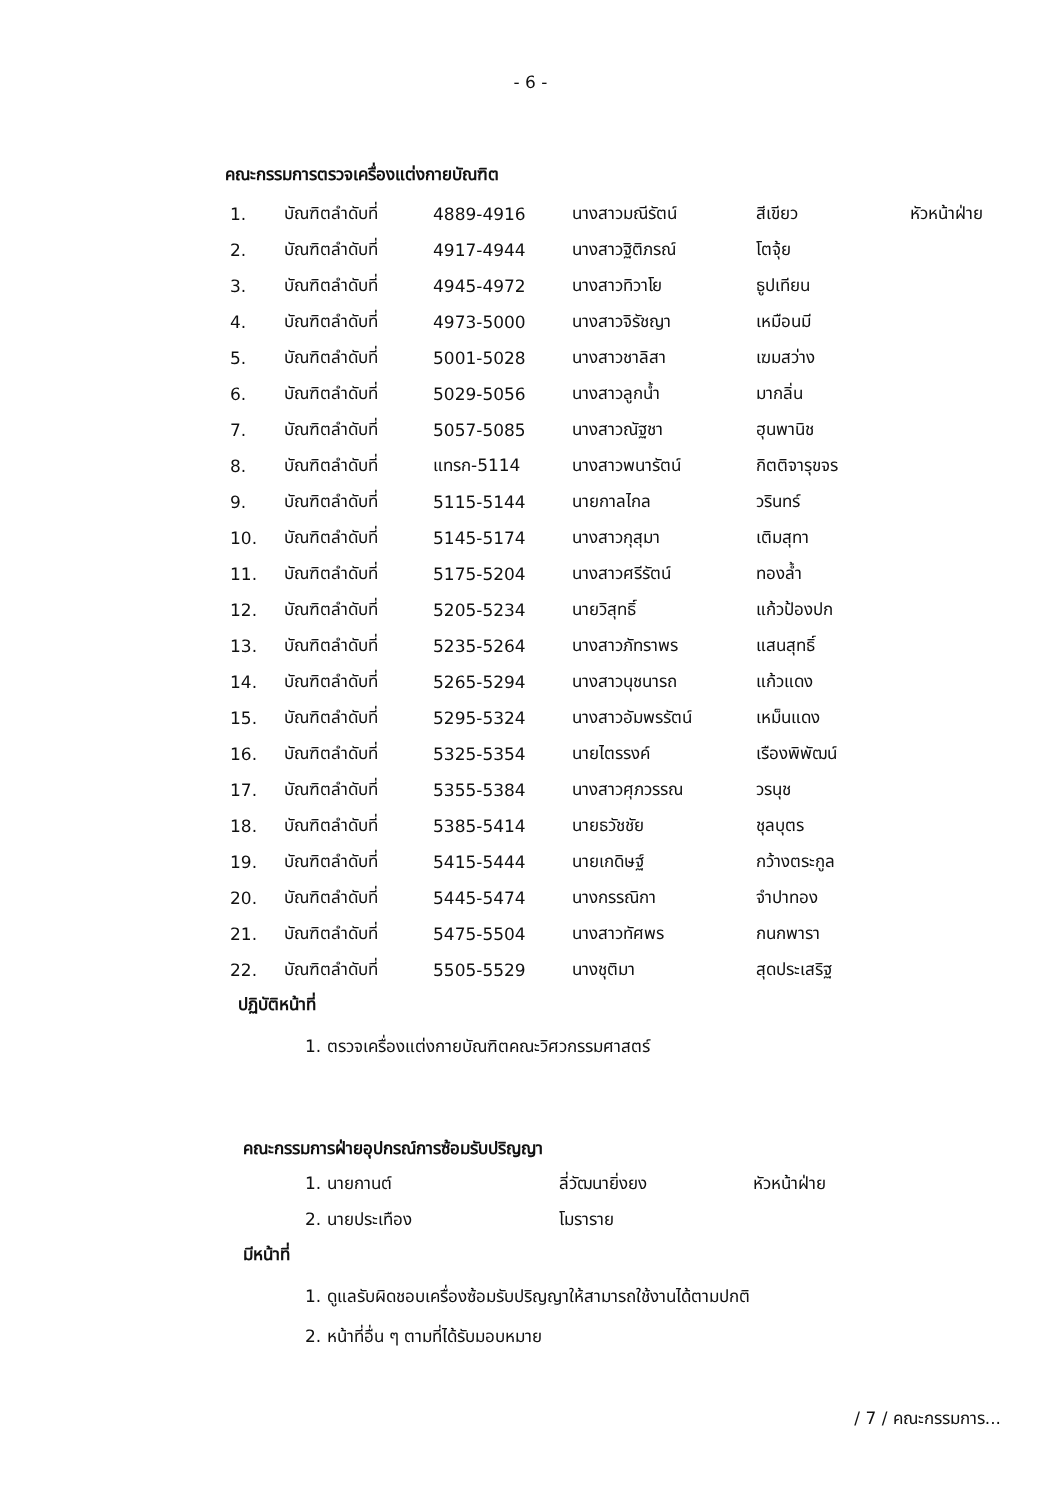- 6 -
คณะกรรมการตรวจเครื่องแต่งกายบัณฑิต
| 1. | บัณฑิตลำดับที่ | 4889-4916 | นางสาวมณีรัตน์ | สีเขียว | หัวหน้าฝ่าย |
| 2. | บัณฑิตลำดับที่ | 4917-4944 | นางสาวฐิติภรณ์ | โตจุ้ย | |
| 3. | บัณฑิตลำดับที่ | 4945-4972 | นางสาวทิวาโย | ธูปเทียน | |
| 4. | บัณฑิตลำดับที่ | 4973-5000 | นางสาวจิรัชญา | เหมือนมี | |
| 5. | บัณฑิตลำดับที่ | 5001-5028 | นางสาวชาลิสา | เฆมสว่าง | |
| 6. | บัณฑิตลำดับที่ | 5029-5056 | นางสาวลูกน้ำ | มากลิ่น | |
| 7. | บัณฑิตลำดับที่ | 5057-5085 | นางสาวณัฐชา | ฮุนพานิช | |
| 8. | บัณฑิตลำดับที่ | แทรก-5114 | นางสาวพนารัตน์ | กิตติจารุขจร | |
| 9. | บัณฑิตลำดับที่ | 5115-5144 | นายกาลไกล | วรินทร์ | |
| 10. | บัณฑิตลำดับที่ | 5145-5174 | นางสาวกุสุมา | เติมสุทา | |
| 11. | บัณฑิตลำดับที่ | 5175-5204 | นางสาวศรีรัตน์ | ทองล้ำ | |
| 12. | บัณฑิตลำดับที่ | 5205-5234 | นายวิสุทธิ์ | แก้วป้องปก | |
| 13. | บัณฑิตลำดับที่ | 5235-5264 | นางสาวภัทราพร | แสนสุทธิ์ | |
| 14. | บัณฑิตลำดับที่ | 5265-5294 | นางสาวนุชนารถ | แก้วแดง | |
| 15. | บัณฑิตลำดับที่ | 5295-5324 | นางสาวอัมพรรัตน์ | เหม็นแดง | |
| 16. | บัณฑิตลำดับที่ | 5325-5354 | นายไตรรงค์ | เรืองพิพัฒน์ | |
| 17. | บัณฑิตลำดับที่ | 5355-5384 | นางสาวศุภวรรณ | วรนุช | |
| 18. | บัณฑิตลำดับที่ | 5385-5414 | นายธวัชชัย | ชุลบุตร | |
| 19. | บัณฑิตลำดับที่ | 5415-5444 | นายเกดิษฐ์ | กว้างตระกูล | |
| 20. | บัณฑิตลำดับที่ | 5445-5474 | นางกรรณิกา | จำปาทอง | |
| 21. | บัณฑิตลำดับที่ | 5475-5504 | นางสาวทัศพร | กนกพารา | |
| 22. | บัณฑิตลำดับที่ | 5505-5529 | นางชุติมา | สุดประเสริฐ | |
ปฏิบัติหน้าที่
1. ตรวจเครื่องแต่งกายบัณฑิตคณะวิศวกรรมศาสตร์
คณะกรรมการฝ่ายอุปกรณ์การซ้อมรับปริญญา
| 1. นายกานต์ | ลี่วัฒนายิ่งยง | หัวหน้าฝ่าย |
| 2. นายประเทือง | โมราราย | |
มีหน้าที่
1. ดูแลรับผิดชอบเครื่องซ้อมรับปริญญาให้สามารถใช้งานได้ตามปกติ
2. หน้าที่อื่น ๆ ตามที่ได้รับมอบหมาย
/ 7 / คณะกรรมการ...